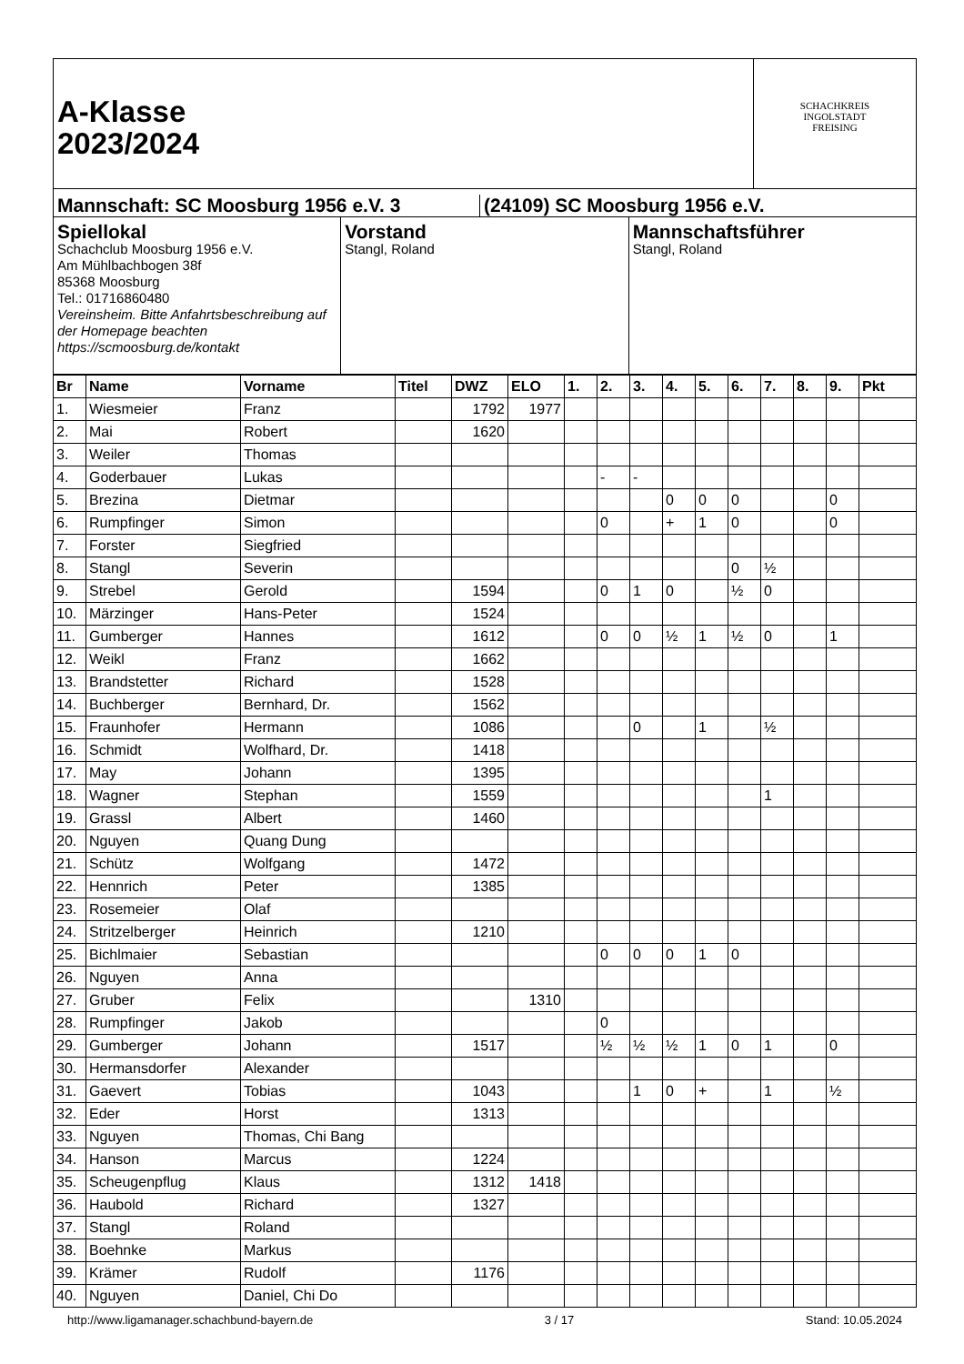A-Klasse
2023/2024
SCHACHKREIS
INGOLSTADT
FREISING
Mannschaft: SC Moosburg 1956 e.V. 3
(24109) SC Moosburg 1956 e.V.
Spiellokal
Schachclub Moosburg 1956 e.V.
Am Mühlbachbogen 38f
85368 Moosburg
Tel.: 01716860480
Vereinsheim. Bitte Anfahrtsbeschreibung auf der Homepage beachten https://scmoosburg.de/kontakt
Vorstand
Stangl, Roland
Mannschaftsführer
Stangl, Roland
| Br | Name | Vorname | Titel | DWZ | ELO | 1. | 2. | 3. | 4. | 5. | 6. | 7. | 8. | 9. | Pkt |
| --- | --- | --- | --- | --- | --- | --- | --- | --- | --- | --- | --- | --- | --- | --- | --- |
| 1. | Wiesmeier | Franz | | 1792 | 1977 | | | | | | | | | | |
| 2. | Mai | Robert | | 1620 | | | | | | | | | | | |
| 3. | Weiler | Thomas | | | | | | | | | | | | | |
| 4. | Goderbauer | Lukas | | | | | - | - | | | | | | | |
| 5. | Brezina | Dietmar | | | | | | | 0 | 0 | 0 | | | 0 | |
| 6. | Rumpfinger | Simon | | | | | 0 | | + | 1 | 0 | | | 0 | |
| 7. | Forster | Siegfried | | | | | | | | | | | | | |
| 8. | Stangl | Severin | | | | | | | | | 0 | ½ | | | |
| 9. | Strebel | Gerold | | 1594 | | | 0 | 1 | 0 | | ½ | 0 | | | |
| 10. | Märzinger | Hans-Peter | | 1524 | | | | | | | | | | | |
| 11. | Gumberger | Hannes | | 1612 | | | 0 | 0 | ½ | 1 | ½ | 0 | | 1 | |
| 12. | Weikl | Franz | | 1662 | | | | | | | | | | | |
| 13. | Brandstetter | Richard | | 1528 | | | | | | | | | | | |
| 14. | Buchberger | Bernhard, Dr. | | 1562 | | | | | | | | | | | |
| 15. | Fraunhofer | Hermann | | 1086 | | | | 0 | | 1 | | ½ | | | |
| 16. | Schmidt | Wolfhard, Dr. | | 1418 | | | | | | | | | | | |
| 17. | May | Johann | | 1395 | | | | | | | | | | | |
| 18. | Wagner | Stephan | | 1559 | | | | | | | | 1 | | | |
| 19. | Grassl | Albert | | 1460 | | | | | | | | | | | |
| 20. | Nguyen | Quang Dung | | | | | | | | | | | | | |
| 21. | Schütz | Wolfgang | | 1472 | | | | | | | | | | | |
| 22. | Hennrich | Peter | | 1385 | | | | | | | | | | | |
| 23. | Rosemeier | Olaf | | | | | | | | | | | | | |
| 24. | Stritzelberger | Heinrich | | 1210 | | | | | | | | | | | |
| 25. | Bichlmaier | Sebastian | | | | | 0 | 0 | 0 | 1 | 0 | | | | |
| 26. | Nguyen | Anna | | | | | | | | | | | | | |
| 27. | Gruber | Felix | | | 1310 | | | | | | | | | | |
| 28. | Rumpfinger | Jakob | | | | | 0 | | | | | | | | |
| 29. | Gumberger | Johann | | 1517 | | | ½ | ½ | ½ | 1 | 0 | 1 | | 0 | |
| 30. | Hermansdorfer | Alexander | | | | | | | | | | | | | |
| 31. | Gaevert | Tobias | | 1043 | | | | 1 | 0 | + | | 1 | | ½ | |
| 32. | Eder | Horst | | 1313 | | | | | | | | | | | |
| 33. | Nguyen | Thomas, Chi Bang | | | | | | | | | | | | | |
| 34. | Hanson | Marcus | | 1224 | | | | | | | | | | | |
| 35. | Scheugenpflug | Klaus | | 1312 | 1418 | | | | | | | | | | |
| 36. | Haubold | Richard | | 1327 | | | | | | | | | | | |
| 37. | Stangl | Roland | | | | | | | | | | | | | |
| 38. | Boehnke | Markus | | | | | | | | | | | | | |
| 39. | Krämer | Rudolf | | 1176 | | | | | | | | | | | |
| 40. | Nguyen | Daniel, Chi Do | | | | | | | | | | | | | |
http://www.ligamanager.schachbund-bayern.de 3 / 17 Stand: 10.05.2024